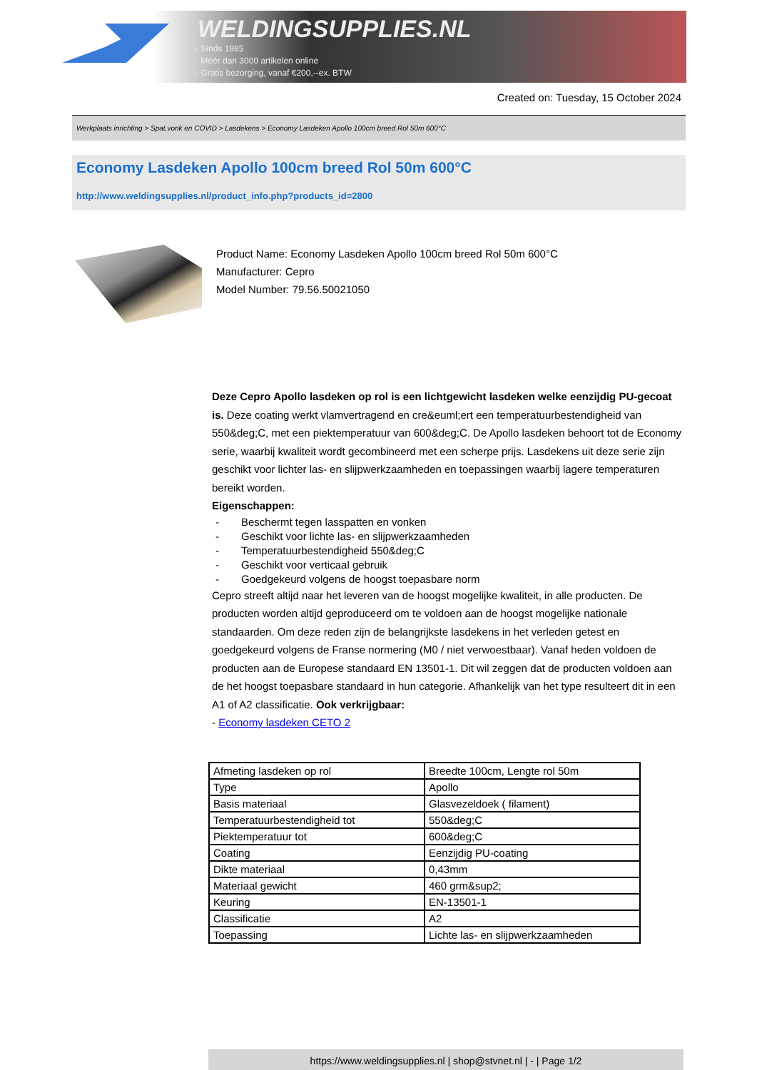WELDINGSUPPLIES.NL
- Sinds 1985
- Méér dan 3000 artikelen online
- Gratis bezorging, vanaf €200,--ex. BTW
Created on: Tuesday, 15 October 2024
Werkplaats inrichting > Spat,vonk en COVID > Lasdekens > Economy Lasdeken Apollo 100cm breed Rol 50m 600°C
Economy Lasdeken Apollo 100cm breed Rol 50m 600°C
http://www.weldingsupplies.nl/product_info.php?products_id=2800
Product Name: Economy Lasdeken Apollo 100cm breed Rol 50m 600°C
Manufacturer: Cepro
Model Number: 79.56.50021050
Deze Cepro Apollo lasdeken op rol is een lichtgewicht lasdeken welke eenzijdig PU-gecoat is. Deze coating werkt vlamvertragend en cre&euml;ert een temperatuurbestendigheid van 550&deg;C, met een piektemperatuur van 600&deg;C. De Apollo lasdeken behoort tot de Economy serie, waarbij kwaliteit wordt gecombineerd met een scherpe prijs. Lasdekens uit deze serie zijn geschikt voor lichter las- en slijpwerkzaamheden en toepassingen waarbij lagere temperaturen bereikt worden.
Eigenschappen:
- Beschermt tegen lasspatten en vonken
- Geschikt voor lichte las- en slijpwerkzaamheden
- Temperatuurbestendigheid 550&deg;C
- Geschikt voor verticaal gebruik
- Goedgekeurd volgens de hoogst toepasbare norm
Cepro streeft altijd naar het leveren van de hoogst mogelijke kwaliteit, in alle producten. De producten worden altijd geproduceerd om te voldoen aan de hoogst mogelijke nationale standaarden. Om deze reden zijn de belangrijkste lasdekens in het verleden getest en goedgekeurd volgens de Franse normering (M0 / niet verwoestbaar). Vanaf heden voldoen de producten aan de Europese standaard EN 13501-1. Dit wil zeggen dat de producten voldoen aan de het hoogst toepasbare standaard in hun categorie. Afhankelijk van het type resulteert dit in een A1 of A2 classificatie. Ook verkrijgbaar:
- Economy lasdeken CETO 2
| Afmeting lasdeken op rol | Breedte 100cm, Lengte rol 50m |
| Type | Apollo |
| Basis materiaal | Glasvezeldoek ( filament) |
| Temperatuurbestendigheid tot | 550&deg;C |
| Piektemperatuur tot | 600&deg;C |
| Coating | Eenzijdig PU-coating |
| Dikte materiaal | 0,43mm |
| Materiaal gewicht | 460 grm&sup2; |
| Keuring | EN-13501-1 |
| Classificatie | A2 |
| Toepassing | Lichte las- en slijpwerkzaamheden |
https://www.weldingsupplies.nl | shop@stvnet.nl | - | Page 1/2